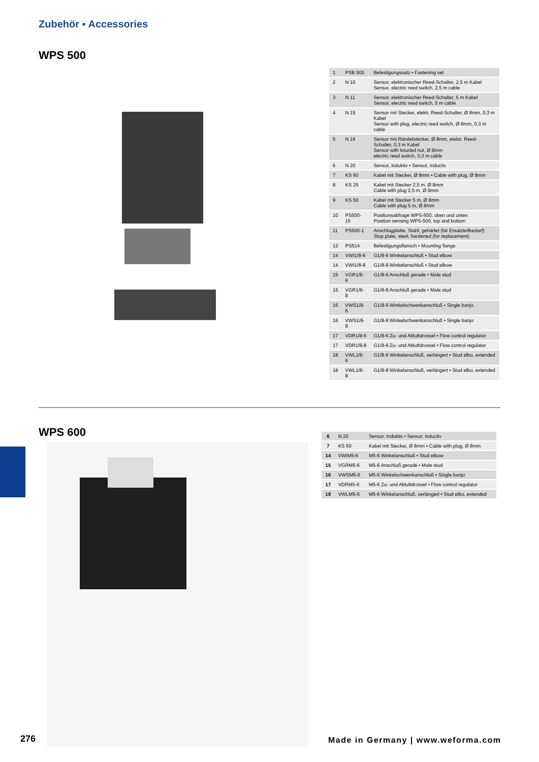Zubehör ▪ Accessories
WPS 500
| 1 | PSB 500 | Befestigungssatz • Fastening set |
| 2 | N 10 | Sensor, elektronischer Reed-Schalter, 2,5 m Kabel Sensor, electric reed switch, 2,5 m cable |
| 3 | N 11 | Sensor, elektronischer Reed-Schalter, 5 m Kabel Sensor, electric reed switch, 5 m cable |
| 4 | N 15 | Sensor mit Stecker, elektr. Reed-Schalter, Ø 8mm, 0,3 m Kabel Sensor with plug, electric reed switch, Ø 8mm, 0,3 m cable |
| 5 | N 16 | Sensor mit Rändelstecker, Ø 8mm, elektr. Reed-Schalter, 0,3 m Kabel Sensor with knurled nut, Ø 8mm electric reed switch, 0,3 m cable |
| 6 | N 20 | Sensor, induktiv • Sensor, inductiv |
| 7 | KS 60 | Kabel mit Stecker, Ø 8mm • Cable with plug, Ø 8mm |
| 8 | KS 25 | Kabel mit Stecker 2,5 m, Ø 8mm Cable with plug 2,5 m, Ø 8mm |
| 9 | KS 50 | Kabel mit Stecker 5 m, Ø 8mm Cable with plug 5 m, Ø 8mm |
| 10 | PS500-15 | Positionsabfrage WPS-500, oben und unten Position sensing WPS-500, top and bottom |
| 11 | PS500-1 | Anschlagplatte, Stahl, gehärtet (für Ersatzteilbedarf) Stop plate, steel, hardened (for replacement) |
| 12 | PS514 | Befestigungsflansch • Mounting flange |
| 14 | VWI1/8-6 | G1/8-6 Winkelanschluß • Stud elbow |
| 14 | VWI1/8-8 | G1/8-8 Winkelanschluß • Stud elbow |
| 15 | VGR1/8-6 | G1/8-6 Anschluß gerade • Male stud |
| 15 | VGR1/8-8 | G1/8-8 Anschluß gerade • Male stud |
| 16 | VWS1/8-6 | G1/8-6 Winkelschwenkanschluß • Single banjo |
| 16 | VWS1/8-8 | G1/8-8 Winkelschwenkanschluß • Single banjo |
| 17 | VDR1/8-6 | G1/8-6 Zu- und Abluftdrossel • Flow control regulator |
| 17 | VDR1/8-8 | G1/8-8 Zu- und Abluftdrossel • Flow control regulator |
| 18 | VWL1/8-6 | G1/8-6 Winkelanschluß, verlängert • Stud elbo, extended |
| 18 | VWL1/8-8 | G1/8-8 Winkelanschluß, verlängert • Stud elbo, extended |
WPS 600
| 6 | N 20 | Sensor, induktiv • Sensor, inductiv |
| 7 | KS 60 | Kabel mit Stecker, Ø 8mm • Cable with plug, Ø 8mm |
| 14 | VWIM5-6 | M5-6 Winkelanschluß • Stud elbow |
| 15 | VGRM5-6 | M5-6 Anschluß gerade • Male stud |
| 16 | VWSM5-6 | M5-6 Winkelschwenkanschluß • Single banjo |
| 17 | VDRM5-6 | M5-6 Zu- und Abluftdrossel • Flow control regulator |
| 18 | VWLM5-6 | M5-6 Winkelanschluß, verlängert • Stud elbo, extended |
276
Made in Germany | www.weforma.com